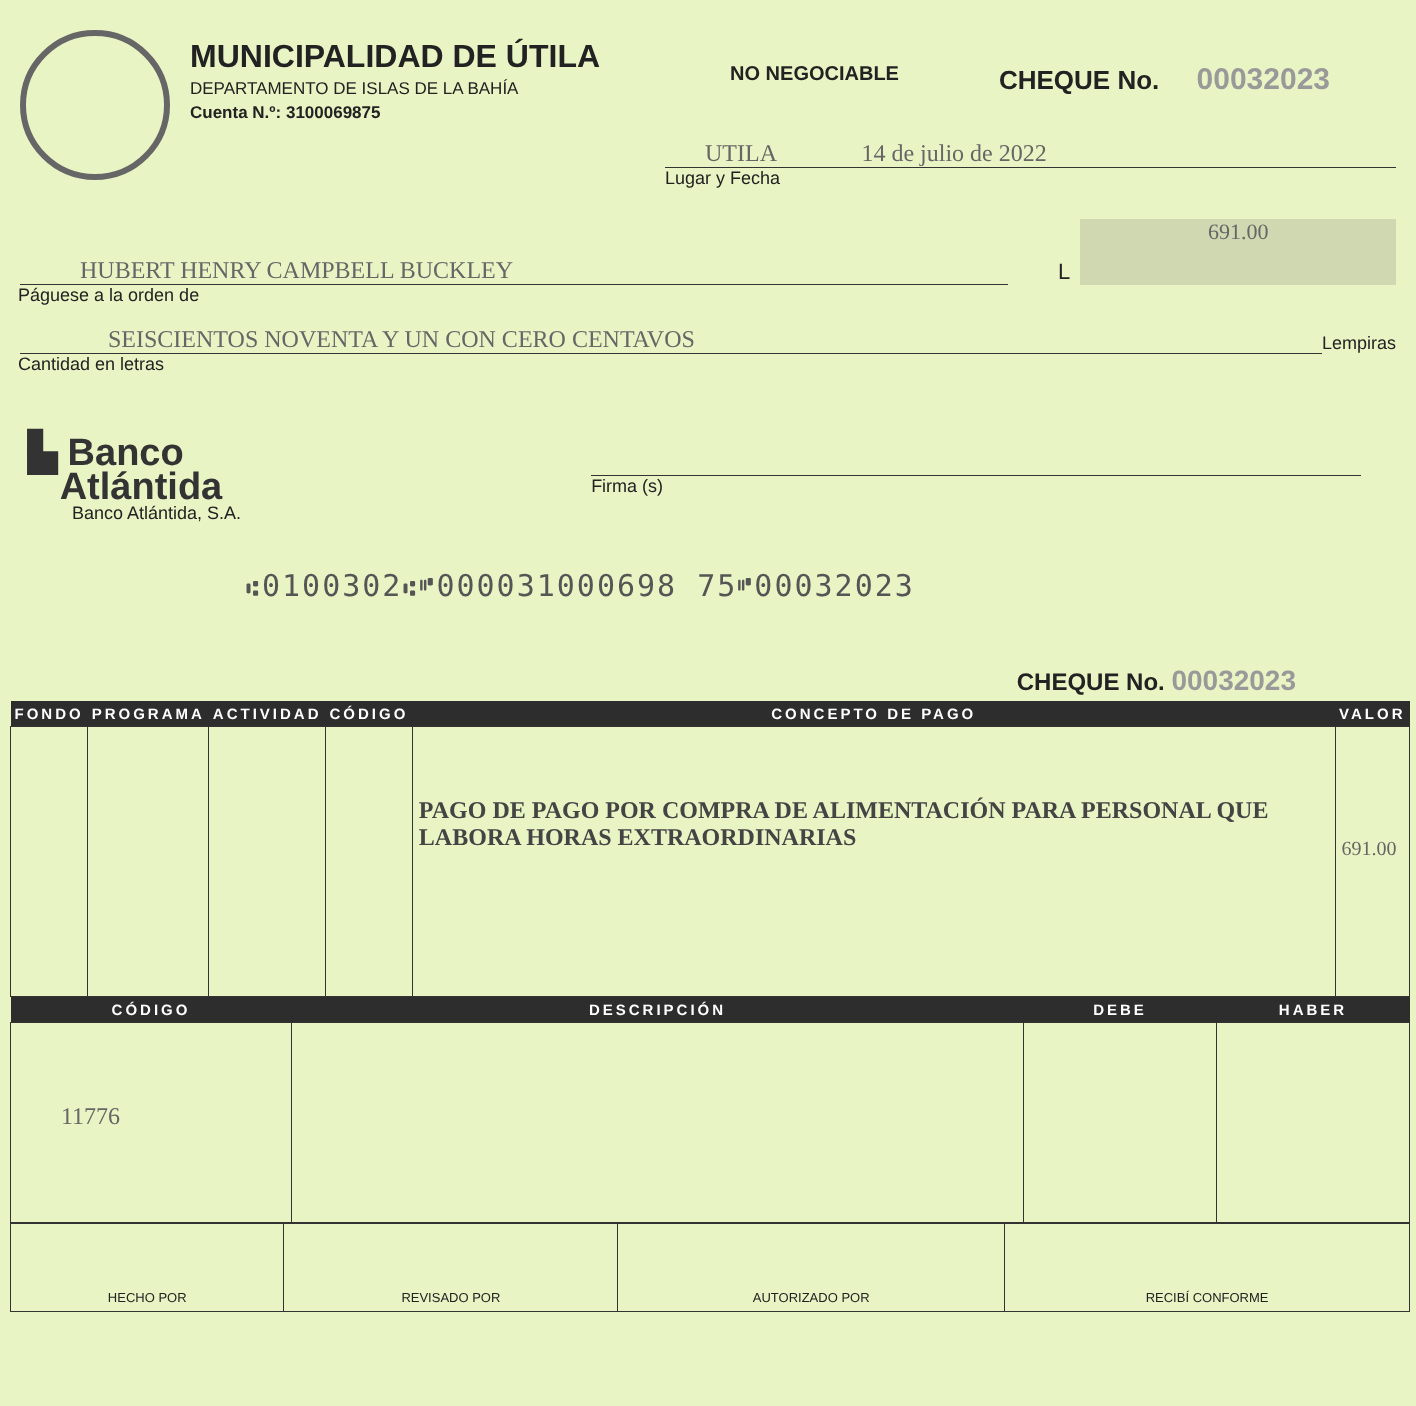MUNICIPALIDAD DE ÚTILA
DEPARTAMENTO DE ISLAS DE LA BAHÍA
Cuenta N.º: 3100069875
NO NEGOCIABLE
CHEQUE No. 00032023
UTILA 14 de julio de 2022
Lugar y Fecha
HUBERT HENRY CAMPBELL BUCKLEY
L
691.00
Páguese a la orden de
SEISCIENTOS NOVENTA Y UN CON CERO CENTAVOS
Lempiras
Cantidad en letras
▙ Banco
Atlántida
Banco Atlántida, S.A.
Firma (s)
⑆0100302⑆⑈000031000698 75⑈00032023
CHEQUE No. 00032023
| FONDO | PROGRAMA | ACTIVIDAD | CÓDIGO | CONCEPTO DE PAGO | VALOR |
| --- | --- | --- | --- | --- | --- |
| | | | | PAGO DE PAGO POR COMPRA DE ALIMENTACIÓN PARA PERSONAL QUE LABORA HORAS EXTRAORDINARIAS | 691.00 |
| CÓDIGO | DESCRIPCIÓN | DEBE | HABER |
| --- | --- | --- | --- |
| 11776 | | | |
| HECHO POR | REVISADO POR | AUTORIZADO POR | RECIBÍ CONFORME |